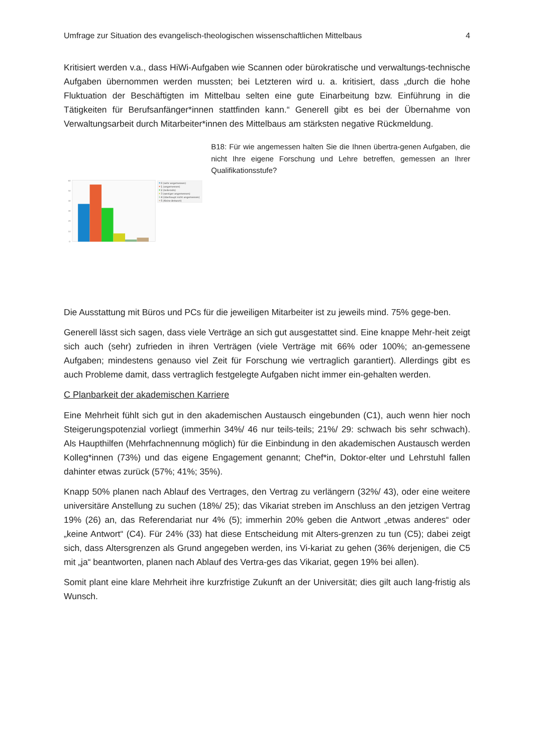Umfrage zur Situation des evangelisch-theologischen wissenschaftlichen Mittelbaus 4
Kritisiert werden v.a., dass HiWi-Aufgaben wie Scannen oder bürokratische und verwaltungs-technische Aufgaben übernommen werden mussten; bei Letzteren wird u. a. kritisiert, dass „durch die hohe Fluktuation der Beschäftigten im Mittelbau selten eine gute Einarbeitung bzw. Einführung in die Tätigkeiten für Berufsanfänger*innen stattfinden kann.“ Generell gibt es bei der Übernahme von Verwaltungsarbeit durch Mitarbeiter*innen des Mittelbaus am stärksten negative Rückmeldung.
60
50
40
30
20
10
0
0 (sehr angemessen)
1 (angemessen)
2 (teils-teils)
3 (weniger angemessen)
4 (überhaupt nicht angemessen)
5 (Keine Antwort)
B18: Für wie angemessen halten Sie die Ihnen übertra-genen Aufgaben, die nicht Ihre eigene Forschung und Lehre betreffen, gemessen an Ihrer Qualifikationsstufe?
Die Ausstattung mit Büros und PCs für die jeweiligen Mitarbeiter ist zu jeweils mind. 75% gege-ben.
Generell lässt sich sagen, dass viele Verträge an sich gut ausgestattet sind. Eine knappe Mehr-heit zeigt sich auch (sehr) zufrieden in ihren Verträgen (viele Verträge mit 66% oder 100%; an-gemessene Aufgaben; mindestens genauso viel Zeit für Forschung wie vertraglich garantiert). Allerdings gibt es auch Probleme damit, dass vertraglich festgelegte Aufgaben nicht immer ein-gehalten werden.
C Planbarkeit der akademischen Karriere
Eine Mehrheit fühlt sich gut in den akademischen Austausch eingebunden (C1), auch wenn hier noch Steigerungspotenzial vorliegt (immerhin 34%/ 46 nur teils-teils; 21%/ 29: schwach bis sehr schwach). Als Haupthilfen (Mehrfachnennung möglich) für die Einbindung in den akademischen Austausch werden Kolleg*innen (73%) und das eigene Engagement genannt; Chef*in, Doktor-elter und Lehrstuhl fallen dahinter etwas zurück (57%; 41%; 35%).
Knapp 50% planen nach Ablauf des Vertrages, den Vertrag zu verlängern (32%/ 43), oder eine weitere universitäre Anstellung zu suchen (18%/ 25); das Vikariat streben im Anschluss an den jetzigen Vertrag 19% (26) an, das Referendariat nur 4% (5); immerhin 20% geben die Antwort „etwas anderes“ oder „keine Antwort“ (C4). Für 24% (33) hat diese Entscheidung mit Alters-grenzen zu tun (C5); dabei zeigt sich, dass Altersgrenzen als Grund angegeben werden, ins Vi-kariat zu gehen (36% derjenigen, die C5 mit „ja“ beantworten, planen nach Ablauf des Vertra-ges das Vikariat, gegen 19% bei allen).
Somit plant eine klare Mehrheit ihre kurzfristige Zukunft an der Universität; dies gilt auch lang-fristig als Wunsch.